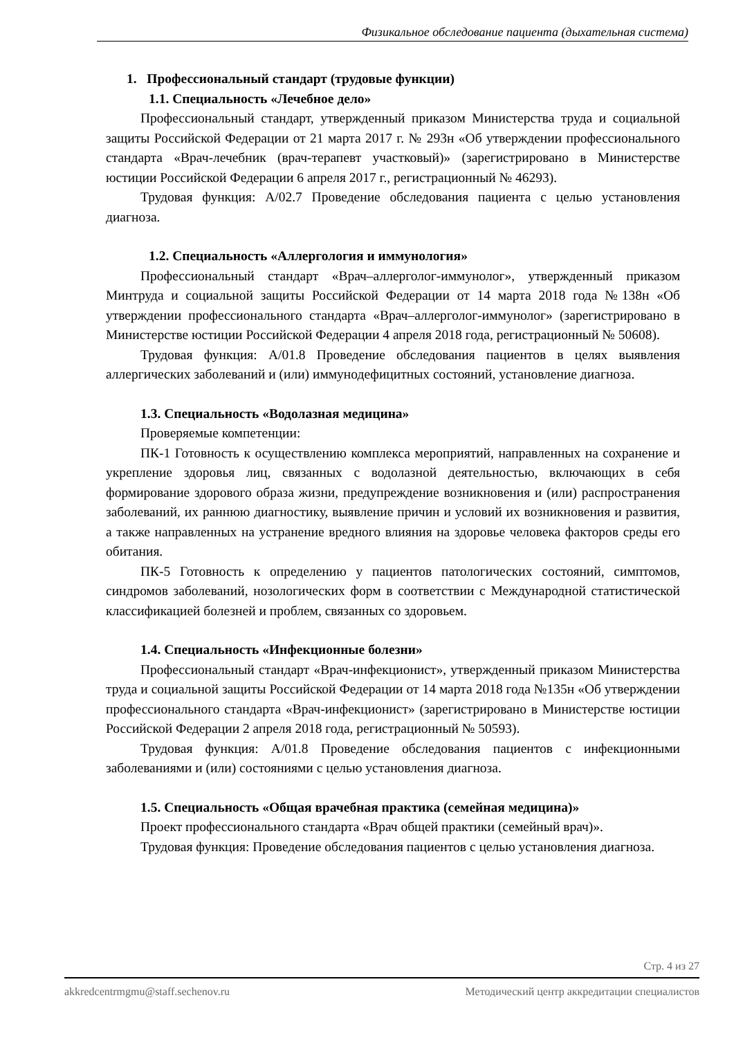Физикальное обследование пациента (дыхательная система)
1. Профессиональный стандарт (трудовые функции)
1.1. Специальность «Лечебное дело»
Профессиональный стандарт, утвержденный приказом Министерства труда и социальной защиты Российской Федерации от 21 марта 2017 г. № 293н «Об утверждении профессионального стандарта «Врач-лечебник (врач-терапевт участковый)» (зарегистрировано в Министерстве юстиции Российской Федерации 6 апреля 2017 г., регистрационный № 46293).
Трудовая функция: A/02.7 Проведение обследования пациента с целью установления диагноза.
1.2. Специальность «Аллергология и иммунология»
Профессиональный стандарт «Врач–аллерголог-иммунолог», утвержденный приказом Минтруда и социальной защиты Российской Федерации от 14 марта 2018 года №138н «Об утверждении профессионального стандарта «Врач–аллерголог-иммунолог» (зарегистрировано в Министерстве юстиции Российской Федерации 4 апреля 2018 года, регистрационный № 50608).
Трудовая функция: A/01.8 Проведение обследования пациентов в целях выявления аллергических заболеваний и (или) иммунодефицитных состояний, установление диагноза.
1.3. Специальность «Водолазная медицина»
Проверяемые компетенции:
ПК-1 Готовность к осуществлению комплекса мероприятий, направленных на сохранение и укрепление здоровья лиц, связанных с водолазной деятельностью, включающих в себя формирование здорового образа жизни, предупреждение возникновения и (или) распространения заболеваний, их раннюю диагностику, выявление причин и условий их возникновения и развития, а также направленных на устранение вредного влияния на здоровье человека факторов среды его обитания.
ПК-5 Готовность к определению у пациентов патологических состояний, симптомов, синдромов заболеваний, нозологических форм в соответствии с Международной статистической классификацией болезней и проблем, связанных со здоровьем.
1.4. Специальность «Инфекционные болезни»
Профессиональный стандарт «Врач-инфекционист», утвержденный приказом Министерства труда и социальной защиты Российской Федерации от 14 марта 2018 года №135н «Об утверждении профессионального стандарта «Врач-инфекционист» (зарегистрировано в Министерстве юстиции Российской Федерации 2 апреля 2018 года, регистрационный № 50593).
Трудовая функция: A/01.8 Проведение обследования пациентов с инфекционными заболеваниями и (или) состояниями с целью установления диагноза.
1.5. Специальность «Общая врачебная практика (семейная медицина)»
Проект профессионального стандарта «Врач общей практики (семейный врач)».
Трудовая функция: Проведение обследования пациентов с целью установления диагноза.
Стр. 4 из 27
akkredcentrmgmu@staff.sechenov.ru Методический центр аккредитации специалистов